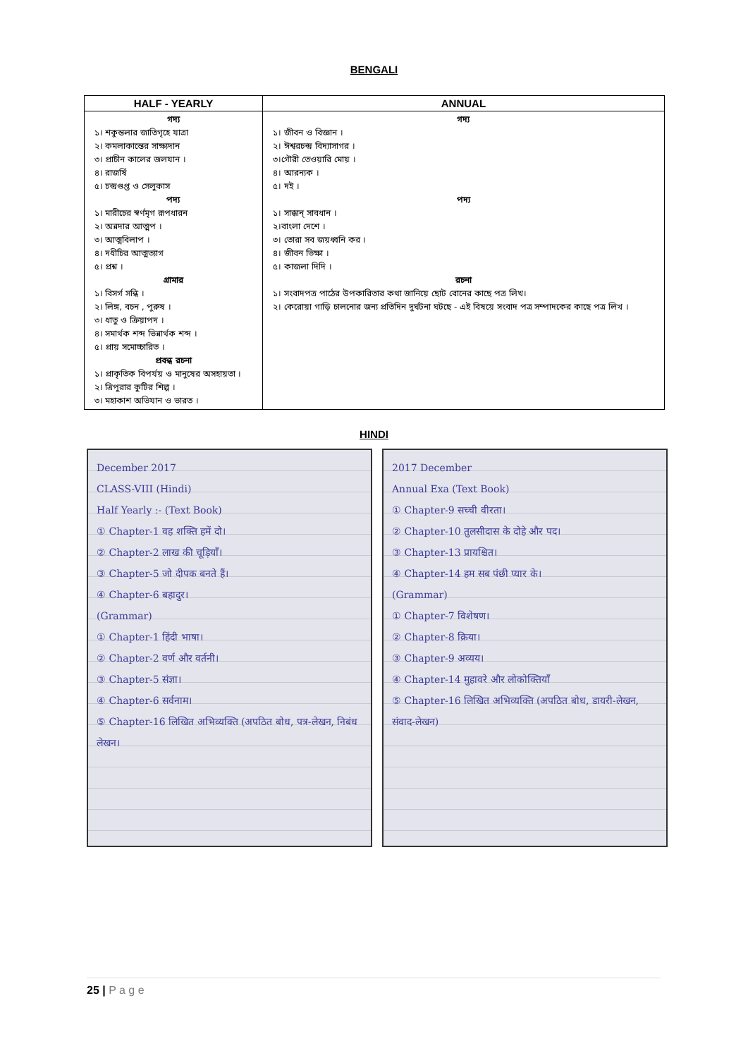BENGALI
| HALF - YEARLY | ANNUAL |
| --- | --- |
| গদ্য ১। শকুন্তলার জাতিগৃহে যাত্রা ২। কমলাকান্তের সাক্ষ্যদান ৩। প্রাচীন কালের জলযান । ৪। রাজর্ষি ৫। চন্দ্রগুপ্ত ও সেলুকাস পদ্য ১। মারীচের স্বর্ণমৃগ রূপধারন ২। অন্নদার আত্মপ । ৩। আত্মবিলাপ । ৪। দধীচির আত্মত্যাগ ৫। প্রশ্ন । গ্রামার ১। বিসর্গ সন্ধি । ২। লিঙ্গ, বচন , পুরুষ । ৩। ধাতু ও ক্রিয়াপদ । ৪। সমার্থক শব্দ ভিন্নার্থক শব্দ । ৫। প্রায় সমোচ্চারিত । প্রবন্ধ রচনা ১। প্রাকৃতিক বিপর্যয় ও মানুষের অসহায়তা । ২। ত্রিপুরার কুটির শিল্প । ৩। মহাকাশ অভিযান ও ভারত । | গদ্য ১। জীবন ও বিজ্ঞান । ২। ঈশ্বরচন্দ্র বিদ্যাসাগর । ৩।গৌরী তেওয়ারি মোয় । ৪। আরন্যক । ৫। দই । পদ্য ১। সাব্ধান্ সাবধান । ২।বাংলা দেশে । ৩। তোরা সব জয়ধ্বনি কর । ৪। জীবন ভিক্ষা । ৫। কাজলা দিদি । রচনা ১। সংবাদপত্র পাঠের উপকারিতার কথা জানিয়ে ছোট বোনের কাছে পত্র লিখ। ২। কেরোয়া গাড়ি চালনোর জন্য প্রতিদিন দুর্ঘটনা ঘটছে - এই বিষয়ে সংবাদ পত্র সম্পাদকের কাছে পত্র লিখ । |
HINDI
December 2017
CLASS-VIII (Hindi)
Half Yearly :- (Text Book)
① Chapter-1 वह शक्ति हमें दो।
② Chapter-2 लाख की चूड़ियाँ।
③ Chapter-5 जो दीपक बनते हैं।
④ Chapter-6 बहादुर।
(Grammar)
① Chapter-1 हिंदी भाषा।
② Chapter-2 वर्ण और वर्तनी।
③ Chapter-5 संज्ञा।
④ Chapter-6 सर्वनाम।
⑤ Chapter-16 लिखित अभिव्यक्ति (अपठित बोध, पत्र-लेखन, निबंध लेखन।
2017 December
Annual Exa (Text Book)
① Chapter-9 सच्ची वीरता।
② Chapter-10 तुलसीदास के दोहे और पद।
③ Chapter-13 प्रायश्चित।
④ Chapter-14 हम सब पंछी प्यार के।
(Grammar)
① Chapter-7 विशेषण।
② Chapter-8 क्रिया।
③ Chapter-9 अव्यय।
④ Chapter-14 मुहावरे और लोकोक्तियाँ
⑤ Chapter-16 लिखित अभिव्यक्ति (अपठित बोध, डायरी-लेखन, संवाद-लेखन)
25 | P a g e